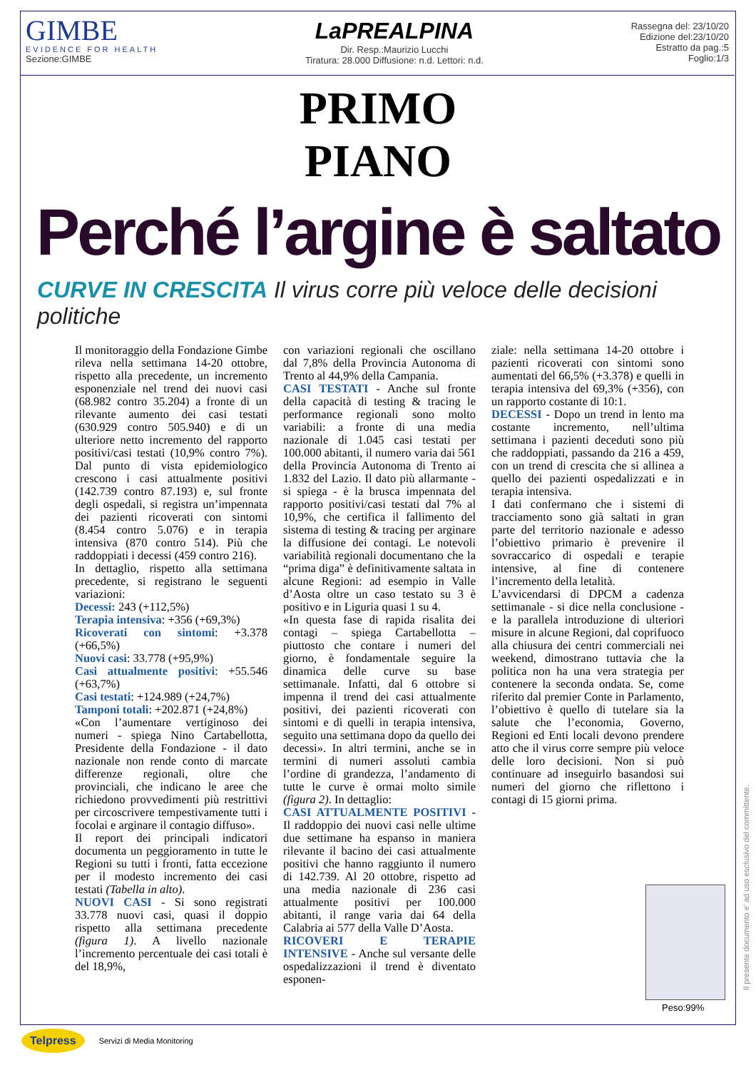GIMBE
EVIDENCE FOR HEALTH
Sezione:GIMBE
LaPREALPINA
Dir. Resp.:Maurizio Lucchi
Tiratura: 28.000 Diffusione: n.d. Lettori: n.d.
Rassegna del: 23/10/20
Edizione del:23/10/20
Estratto da pag.:5
Foglio:1/3
PRIMO
PIANO
Perché l’argine è saltato
CURVE IN CRESCITA Il virus corre più veloce delle decisioni politiche
Il monitoraggio della Fondazione Gimbe rileva nella settimana 14-20 ottobre, rispetto alla precedente, un incremento esponenziale nel trend dei nuovi casi (68.982 contro 35.204) a fronte di un rilevante aumento dei casi testati (630.929 contro 505.940) e di un ulteriore netto incremento del rapporto positivi/casi testati (10,9% contro 7%). Dal punto di vista epidemiologico crescono i casi attualmente positivi (142.739 contro 87.193) e, sul fronte degli ospedali, si registra un’impennata dei pazienti ricoverati con sintomi (8.454 contro 5.076) e in terapia intensiva (870 contro 514). Più che raddoppiati i decessi (459 contro 216).
In dettaglio, rispetto alla settimana precedente, si registrano le seguenti variazioni:
Decessi: 243 (+112,5%)
Terapia intensiva: +356 (+69,3%)
Ricoverati con sintomi: +3.378 (+66,5%)
Nuovi casi: 33.778 (+95,9%)
Casi attualmente positivi: +55.546 (+63,7%)
Casi testati: +124.989 (+24,7%)
Tamponi totali: +202.871 (+24,8%)
«Con l’aumentare vertiginoso dei numeri - spiega Nino Cartabellotta, Presidente della Fondazione - il dato nazionale non rende conto di marcate differenze regionali, oltre che provinciali, che indicano le aree che richiedono provvedimenti più restrittivi per circoscrivere tempestivamente tutti i focolai e arginare il contagio diffuso».
Il report dei principali indicatori documenta un peggioramento in tutte le Regioni su tutti i fronti, fatta eccezione per il modesto incremento dei casi testati (Tabella in alto).
NUOVI CASI - Si sono registrati 33.778 nuovi casi, quasi il doppio rispetto alla settimana precedente (figura 1). A livello nazionale l’incremento percentuale dei casi totali è del 18,9%,
con variazioni regionali che oscillano dal 7,8% della Provincia Autonoma di Trento al 44,9% della Campania.
CASI TESTATI - Anche sul fronte della capacità di testing & tracing le performance regionali sono molto variabili: a fronte di una media nazionale di 1.045 casi testati per 100.000 abitanti, il numero varia dai 561 della Provincia Autonoma di Trento ai 1.832 del Lazio. Il dato più allarmante - si spiega - è la brusca impennata del rapporto positivi/casi testati dal 7% al 10,9%, che certifica il fallimento del sistema di testing & tracing per arginare la diffusione dei contagi. Le notevoli variabilità regionali documentano che la “prima diga” è definitivamente saltata in alcune Regioni: ad esempio in Valle d’Aosta oltre un caso testato su 3 è positivo e in Liguria quasi 1 su 4.
«In questa fase di rapida risalita dei contagi – spiega Cartabellotta – piuttosto che contare i numeri del giorno, è fondamentale seguire la dinamica delle curve su base settimanale. Infatti, dal 6 ottobre si impenna il trend dei casi attualmente positivi, dei pazienti ricoverati con sintomi e di quelli in terapia intensiva, seguito una settimana dopo da quello dei decessi». In altri termini, anche se in termini di numeri assoluti cambia l’ordine di grandezza, l’andamento di tutte le curve è ormai molto simile (figura 2). In dettaglio:
CASI ATTUALMENTE POSITIVI - Il raddoppio dei nuovi casi nelle ultime due settimane ha espanso in maniera rilevante il bacino dei casi attualmente positivi che hanno raggiunto il numero di 142.739. Al 20 ottobre, rispetto ad una media nazionale di 236 casi attualmente positivi per 100.000 abitanti, il range varia dai 64 della Calabria ai 577 della Valle D’Aosta.
RICOVERI E TERAPIE INTENSIVE - Anche sul versante delle ospedalizzazioni il trend è diventato esponen-
ziale: nella settimana 14-20 ottobre i pazienti ricoverati con sintomi sono aumentati del 66,5% (+3.378) e quelli in terapia intensiva del 69,3% (+356), con un rapporto costante di 10:1.
DECESSI - Dopo un trend in lento ma costante incremento, nell’ultima settimana i pazienti deceduti sono più che raddoppiati, passando da 216 a 459, con un trend di crescita che si allinea a quello dei pazienti ospedalizzati e in terapia intensiva.
I dati confermano che i sistemi di tracciamento sono già saltati in gran parte del territorio nazionale e adesso l’obiettivo primario è prevenire il sovraccarico di ospedali e terapie intensive, al fine di contenere l’incremento della letalità.
L’avvicendarsi di DPCM a cadenza settimanale - si dice nella conclusione - e la parallela introduzione di ulteriori misure in alcune Regioni, dal coprifuoco alla chiusura dei centri commerciali nei weekend, dimostrano tuttavia che la politica non ha una vera strategia per contenere la seconda ondata. Se, come riferito dal premier Conte in Parlamento, l’obiettivo è quello di tutelare sia la salute che l’economia, Governo, Regioni ed Enti locali devono prendere atto che il virus corre sempre più veloce delle loro decisioni. Non si può continuare ad inseguirlo basandosi sui numeri del giorno che riflettono i contagi di 15 giorni prima.
Peso:99%
Il presente documento e' ad uso esclusivo del committente.
Telpress Servizi di Media Monitoring